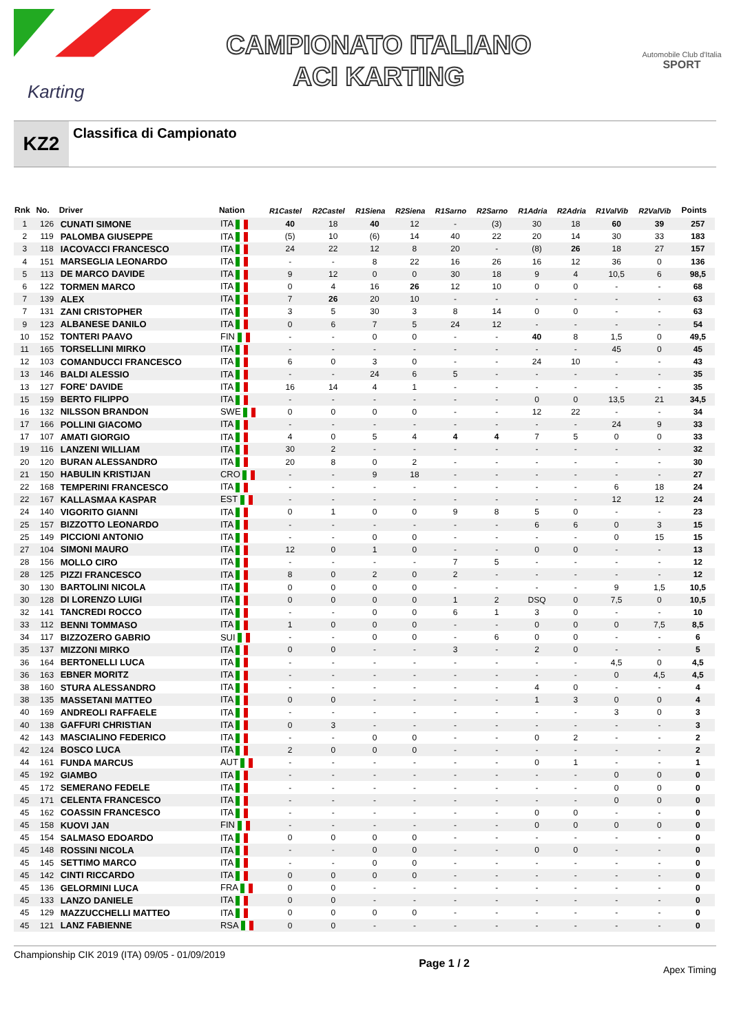Karting
CAMPIONATO ITALIANO
ACI KARTING
Automobile Club d'Italia
SPORT
KZ2
Classifica di Campionato
| Rnk | No. | Driver | Nation | R1Castel | R2Castel | R1Siena | R2Siena | R1Sarno | R2Sarno | R1Adria | R2Adria | R1ValVib | R2ValVib | Points |
| --- | --- | --- | --- | --- | --- | --- | --- | --- | --- | --- | --- | --- | --- | --- |
| 1 | 126 | CUNATI SIMONE | ITA | 40 | 18 | 40 | 12 | - | (3) | 30 | 18 | 60 | 39 | 257 |
| 2 | 119 | PALOMBA GIUSEPPE | ITA | (5) | 10 | (6) | 14 | 40 | 22 | 20 | 14 | 30 | 33 | 183 |
| 3 | 118 | IACOVACCI FRANCESCO | ITA | 24 | 22 | 12 | 8 | 20 | - | (8) | 26 | 18 | 27 | 157 |
| 4 | 151 | MARSEGLIA LEONARDO | ITA | - | - | 8 | 22 | 16 | 26 | 16 | 12 | 36 | 0 | 136 |
| 5 | 113 | DE MARCO DAVIDE | ITA | 9 | 12 | 0 | 0 | 30 | 18 | 9 | 4 | 10,5 | 6 | 98,5 |
| 6 | 122 | TORMEN MARCO | ITA | 0 | 4 | 16 | 26 | 12 | 10 | 0 | 0 | - | - | 68 |
| 7 | 139 | ALEX | ITA | 7 | 26 | 20 | 10 | - | - | - | - | - | - | 63 |
| 7 | 131 | ZANI CRISTOPHER | ITA | 3 | 5 | 30 | 3 | 8 | 14 | 0 | 0 | - | - | 63 |
| 9 | 123 | ALBANESE DANILO | ITA | 0 | 6 | 7 | 5 | 24 | 12 | - | - | - | - | 54 |
| 10 | 152 | TONTERI PAAVO | FIN | - | - | 0 | 0 | - | - | 40 | 8 | 1,5 | 0 | 49,5 |
| 11 | 165 | TORSELLINI MIRKO | ITA | - | - | - | - | - | - | - | - | 45 | 0 | 45 |
| 12 | 103 | COMANDUCCI FRANCESCO | ITA | 6 | 0 | 3 | 0 | - | - | 24 | 10 | - | - | 43 |
| 13 | 146 | BALDI ALESSIO | ITA | - | - | 24 | 6 | 5 | - | - | - | - | - | 35 |
| 13 | 127 | FORE' DAVIDE | ITA | 16 | 14 | 4 | 1 | - | - | - | - | - | - | 35 |
| 15 | 159 | BERTO FILIPPO | ITA | - | - | - | - | - | - | 0 | 0 | 13,5 | 21 | 34,5 |
| 16 | 132 | NILSSON BRANDON | SWE | 0 | 0 | 0 | 0 | - | - | 12 | 22 | - | - | 34 |
| 17 | 166 | POLLINI GIACOMO | ITA | - | - | - | - | - | - | - | - | 24 | 9 | 33 |
| 17 | 107 | AMATI GIORGIO | ITA | 4 | 0 | 5 | 4 | 4 | 4 | 7 | 5 | 0 | 0 | 33 |
| 19 | 116 | LANZENI WILLIAM | ITA | 30 | 2 | - | - | - | - | - | - | - | - | 32 |
| 20 | 120 | BURAN ALESSANDRO | ITA | 20 | 8 | 0 | 2 | - | - | - | - | - | - | 30 |
| 21 | 150 | HABULIN KRISTIJAN | CRO | - | - | 9 | 18 | - | - | - | - | - | - | 27 |
| 22 | 168 | TEMPERINI FRANCESCO | ITA | - | - | - | - | - | - | - | - | 6 | 18 | 24 |
| 22 | 167 | KALLASMAA KASPAR | EST | - | - | - | - | - | - | - | - | 12 | 12 | 24 |
| 24 | 140 | VIGORITO GIANNI | ITA | 0 | 1 | 0 | 0 | 9 | 8 | 5 | 0 | - | - | 23 |
| 25 | 157 | BIZZOTTO LEONARDO | ITA | - | - | - | - | - | - | 6 | 6 | 0 | 3 | 15 |
| 25 | 149 | PICCIONI ANTONIO | ITA | - | - | 0 | 0 | - | - | - | - | 0 | 15 | 15 |
| 27 | 104 | SIMONI MAURO | ITA | 12 | 0 | 1 | 0 | - | - | 0 | 0 | - | - | 13 |
| 28 | 156 | MOLLO CIRO | ITA | - | - | - | - | 7 | 5 | - | - | - | - | 12 |
| 28 | 125 | PIZZI FRANCESCO | ITA | 8 | 0 | 2 | 0 | 2 | - | - | - | - | - | 12 |
| 30 | 130 | BARTOLINI NICOLA | ITA | 0 | 0 | 0 | 0 | - | - | - | - | 9 | 1,5 | 10,5 |
| 30 | 128 | DI LORENZO LUIGI | ITA | 0 | 0 | 0 | 0 | 1 | 2 | DSQ | 0 | 7,5 | 0 | 10,5 |
| 32 | 141 | TANCREDI ROCCO | ITA | - | - | 0 | 0 | 6 | 1 | 3 | 0 | - | - | 10 |
| 33 | 112 | BENNI TOMMASO | ITA | 1 | 0 | 0 | 0 | - | - | 0 | 0 | 0 | 7,5 | 8,5 |
| 34 | 117 | BIZZOZERO GABRIO | SUI | - | - | 0 | 0 | - | 6 | 0 | 0 | - | - | 6 |
| 35 | 137 | MIZZONI MIRKO | ITA | 0 | 0 | - | - | 3 | - | 2 | 0 | - | - | 5 |
| 36 | 164 | BERTONELLI LUCA | ITA | - | - | - | - | - | - | - | - | 4,5 | 0 | 4,5 |
| 36 | 163 | EBNER MORITZ | ITA | - | - | - | - | - | - | - | - | 0 | 4,5 | 4,5 |
| 38 | 160 | STURA ALESSANDRO | ITA | - | - | - | - | - | - | 4 | 0 | - | - | 4 |
| 38 | 135 | MASSETANI MATTEO | ITA | 0 | 0 | - | - | - | - | 1 | 3 | 0 | 0 | 4 |
| 40 | 169 | ANDREOLI RAFFAELE | ITA | - | - | - | - | - | - | - | - | 3 | 0 | 3 |
| 40 | 138 | GAFFURI CHRISTIAN | ITA | 0 | 3 | - | - | - | - | - | - | - | - | 3 |
| 42 | 143 | MASCIALINO FEDERICO | ITA | - | - | 0 | 0 | - | - | 0 | 2 | - | - | 2 |
| 42 | 124 | BOSCO LUCA | ITA | 2 | 0 | 0 | 0 | - | - | - | - | - | - | 2 |
| 44 | 161 | FUNDA MARCUS | AUT | - | - | - | - | - | - | 0 | 1 | - | - | 1 |
| 45 | 192 | GIAMBO | ITA | - | - | - | - | - | - | - | - | 0 | 0 | 0 |
| 45 | 172 | SEMERANO FEDELE | ITA | - | - | - | - | - | - | - | - | 0 | 0 | 0 |
| 45 | 171 | CELENTA FRANCESCO | ITA | - | - | - | - | - | - | - | - | 0 | 0 | 0 |
| 45 | 162 | COASSIN FRANCESCO | ITA | - | - | - | - | - | - | 0 | 0 | - | - | 0 |
| 45 | 158 | KUOVI JAN | FIN | - | - | - | - | - | - | 0 | 0 | 0 | 0 | 0 |
| 45 | 154 | SALMASO EDOARDO | ITA | 0 | 0 | 0 | 0 | - | - | - | - | - | - | 0 |
| 45 | 148 | ROSSINI NICOLA | ITA | - | - | 0 | 0 | - | - | 0 | 0 | - | - | 0 |
| 45 | 145 | SETTIMO MARCO | ITA | - | - | 0 | 0 | - | - | - | - | - | - | 0 |
| 45 | 142 | CINTI RICCARDO | ITA | 0 | 0 | 0 | 0 | - | - | - | - | - | - | 0 |
| 45 | 136 | GELORMINI LUCA | FRA | 0 | 0 | - | - | - | - | - | - | - | - | 0 |
| 45 | 133 | LANZO DANIELE | ITA | 0 | 0 | - | - | - | - | - | - | - | - | 0 |
| 45 | 129 | MAZZUCCHELLI MATTEO | ITA | 0 | 0 | 0 | 0 | - | - | - | - | - | - | 0 |
| 45 | 121 | LANZ FABIENNE | RSA | 0 | 0 | - | - | - | - | - | - | - | - | 0 |
Championship CIK 2019 (ITA) 09/05 - 01/09/2019 Page 1 / 2 Apex Timing